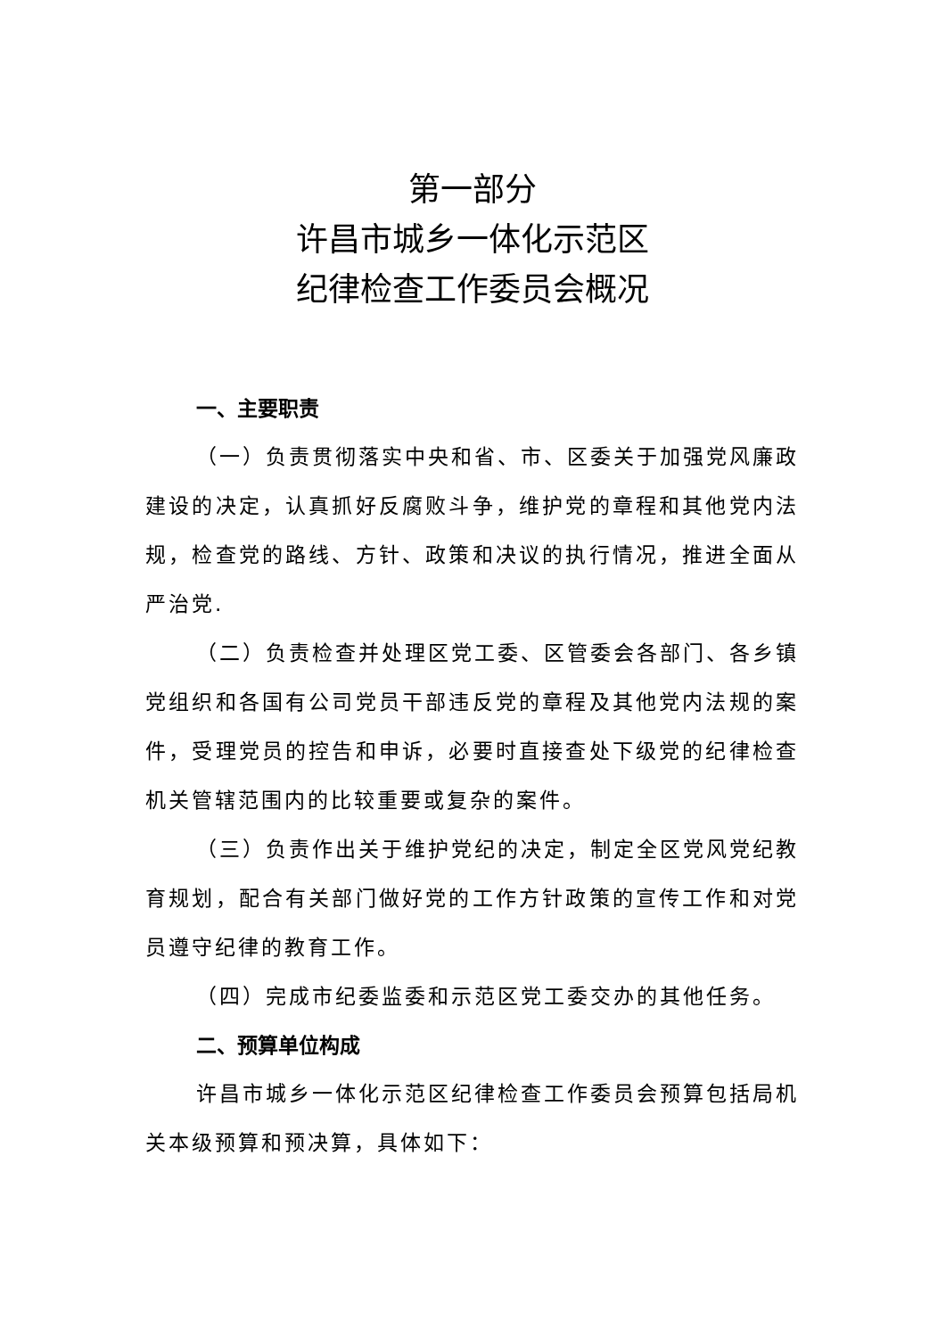第一部分
许昌市城乡一体化示范区
纪律检查工作委员会概况
一、主要职责
（一）负责贯彻落实中央和省、市、区委关于加强党风廉政建设的决定，认真抓好反腐败斗争，维护党的章程和其他党内法规，检查党的路线、方针、政策和决议的执行情况，推进全面从严治党.
（二）负责检查并处理区党工委、区管委会各部门、各乡镇党组织和各国有公司党员干部违反党的章程及其他党内法规的案件，受理党员的控告和申诉，必要时直接查处下级党的纪律检查机关管辖范围内的比较重要或复杂的案件。
（三）负责作出关于维护党纪的决定，制定全区党风党纪教育规划，配合有关部门做好党的工作方针政策的宣传工作和对党员遵守纪律的教育工作。
（四）完成市纪委监委和示范区党工委交办的其他任务。
二、预算单位构成
许昌市城乡一体化示范区纪律检查工作委员会预算包括局机关本级预算和预决算，具体如下：